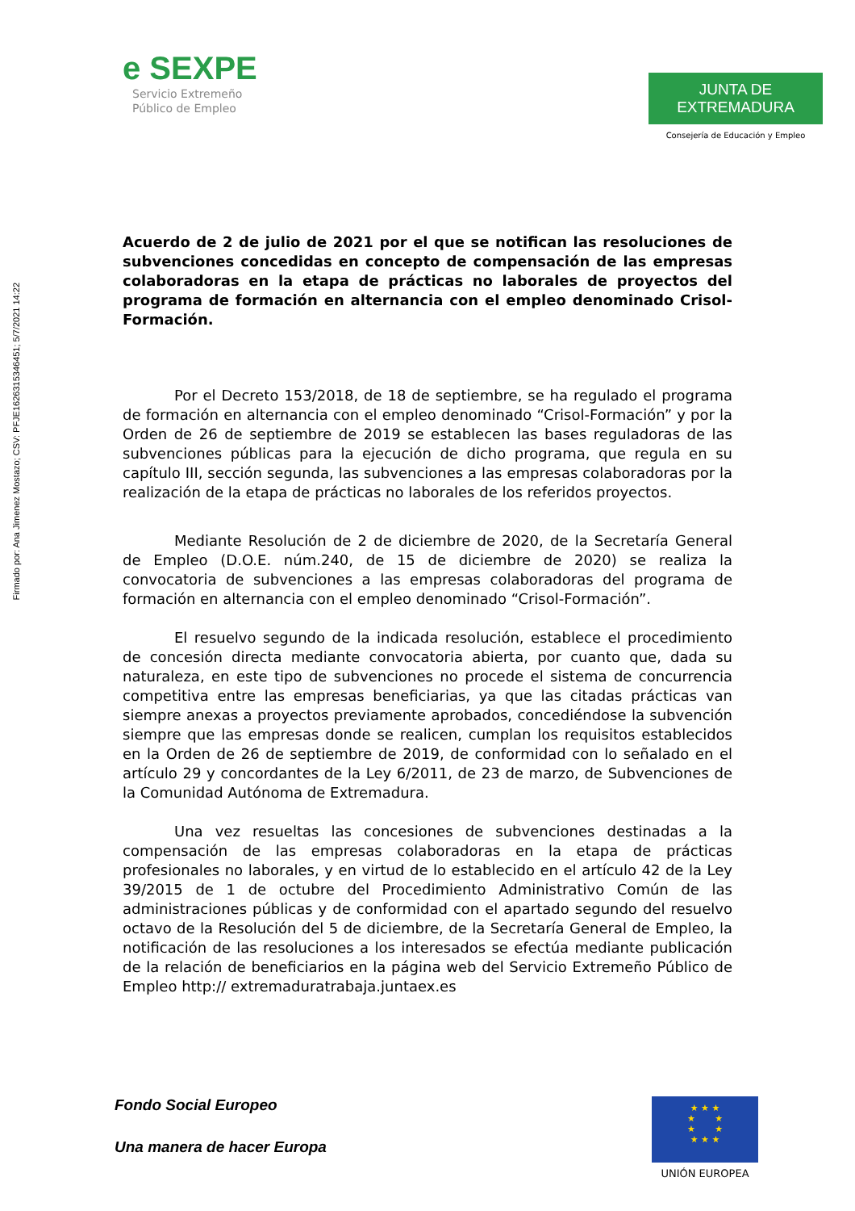Firmado por: Ana Jimenez Mostazo; CSV: PFJE1626315346451; 5/7/2021 14:22
e SEXPE
Servicio Extremeño
Público de Empleo
JUNTA DE EXTREMADURA
Consejería de Educación y Empleo
Acuerdo de 2 de julio de 2021 por el que se notifican las resoluciones de subvenciones concedidas en concepto de compensación de las empresas colaboradoras en la etapa de prácticas no laborales de proyectos del programa de formación en alternancia con el empleo denominado Crisol-Formación.
Por el Decreto 153/2018, de 18 de septiembre, se ha regulado el programa de formación en alternancia con el empleo denominado “Crisol-Formación” y por la Orden de 26 de septiembre de 2019 se establecen las bases reguladoras de las subvenciones públicas para la ejecución de dicho programa, que regula en su capítulo III, sección segunda, las subvenciones a las empresas colaboradoras por la realización de la etapa de prácticas no laborales de los referidos proyectos.
Mediante Resolución de 2 de diciembre de 2020, de la Secretaría General de Empleo (D.O.E. núm.240, de 15 de diciembre de 2020) se realiza la convocatoria de subvenciones a las empresas colaboradoras del programa de formación en alternancia con el empleo denominado “Crisol-Formación”.
El resuelvo segundo de la indicada resolución, establece el procedimiento de concesión directa mediante convocatoria abierta, por cuanto que, dada su naturaleza, en este tipo de subvenciones no procede el sistema de concurrencia competitiva entre las empresas beneficiarias, ya que las citadas prácticas van siempre anexas a proyectos previamente aprobados, concediéndose la subvención siempre que las empresas donde se realicen, cumplan los requisitos establecidos en la Orden de 26 de septiembre de 2019, de conformidad con lo señalado en el artículo 29 y concordantes de la Ley 6/2011, de 23 de marzo, de Subvenciones de la Comunidad Autónoma de Extremadura.
Una vez resueltas las concesiones de subvenciones destinadas a la compensación de las empresas colaboradoras en la etapa de prácticas profesionales no laborales, y en virtud de lo establecido en el artículo 42 de la Ley 39/2015 de 1 de octubre del Procedimiento Administrativo Común de las administraciones públicas y de conformidad con el apartado segundo del resuelvo octavo de la Resolución del 5 de diciembre, de la Secretaría General de Empleo, la notificación de las resoluciones a los interesados se efectúa mediante publicación de la relación de beneficiarios en la página web del Servicio Extremeño Público de Empleo http:// extremaduratrabaja.juntaex.es
Fondo Social Europeo
Una manera de hacer Europa
★ ★ ★
★ ★
★ ★
★ ★ ★
UNIÓN EUROPEA